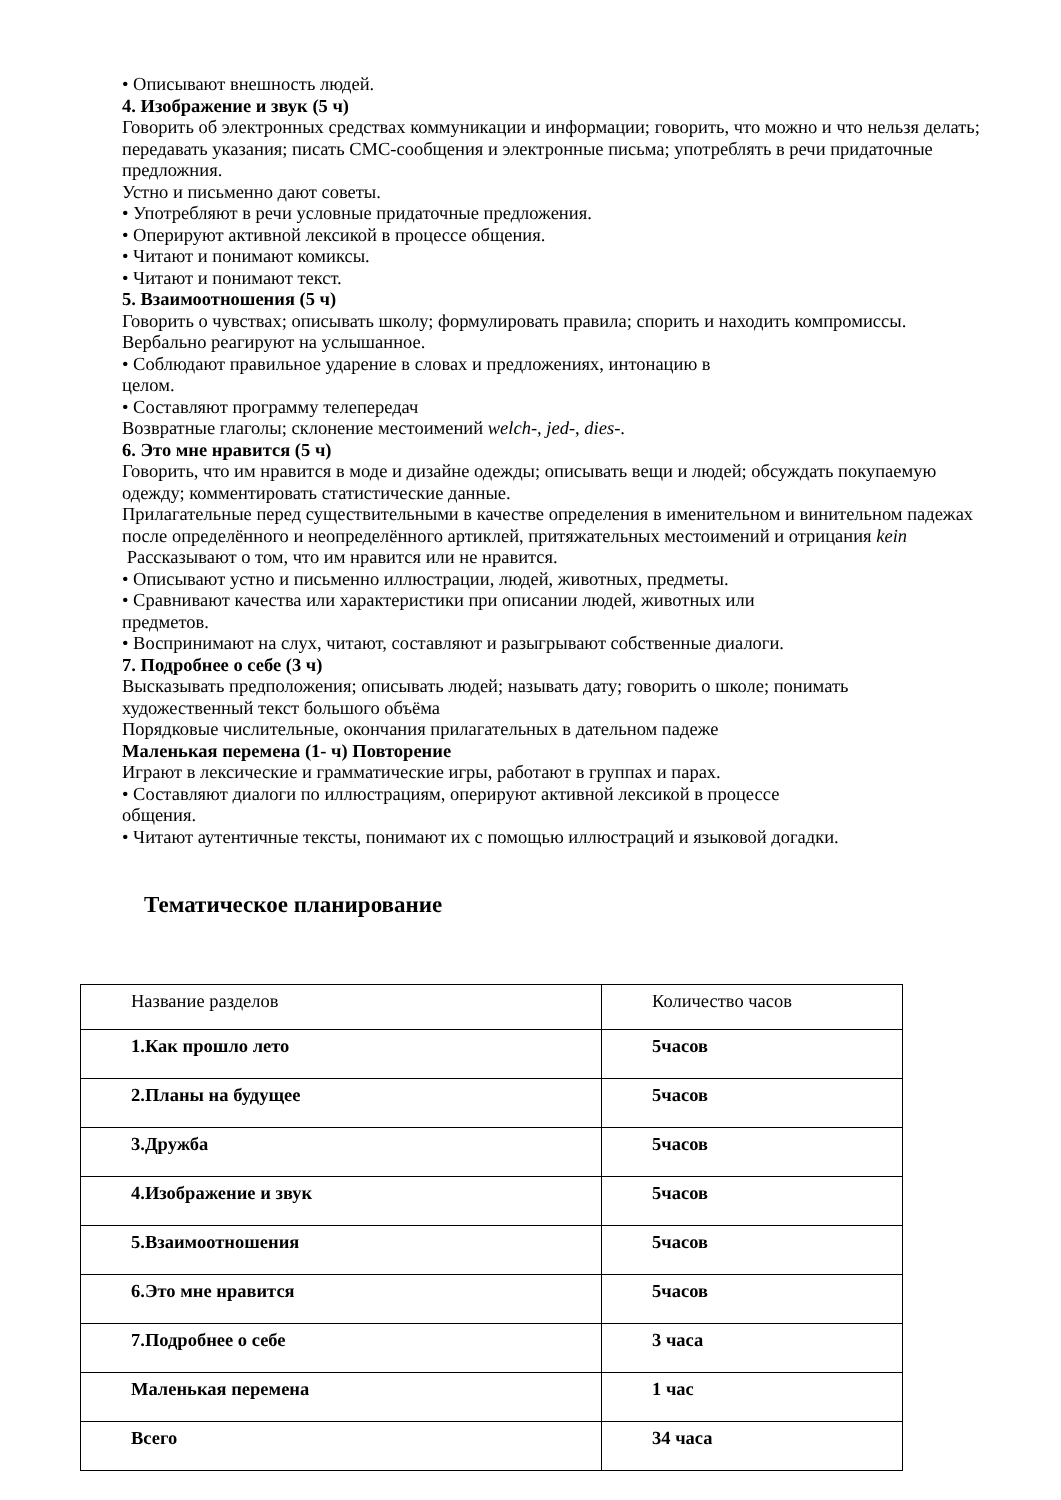• Описывают внешность людей.
4. Изображение и звук (5 ч)
Говорить об электронных средствах коммуникации и информации; говорить, что можно и что нельзя делать; передавать указания; писать СМС-сообщения и электронные письма; употреблять в речи придаточные предложния.
Устно и письменно дают советы.
• Употребляют в речи условные придаточные предложения.
• Оперируют активной лексикой в процессе общения.
• Читают и понимают комиксы.
• Читают и понимают текст.
5. Взаимоотношения (5 ч)
Говорить о чувствах; описывать школу; формулировать правила; спорить и находить компромиссы. Вербально реагируют на услышанное.
• Соблюдают правильное ударение в словах и предложениях, интонацию в
целом.
• Составляют программу телепередач
Возвратные глаголы; склонение местоимений welch-, jed-, dies-.
6. Это мне нравится (5 ч)
Говорить, что им нравится в моде и дизайне одежды; описывать вещи и людей; обсуждать покупаемую одежду; комментировать статистические данные.
Прилагательные перед существительными в качестве определения в именительном и винительном падежах после определённого и неопределённого артиклей, притяжательных местоимений и отрицания kein
Рассказывают о том, что им нравится или не нравится.
• Описывают устно и письменно иллюстрации, людей, животных, предметы.
• Сравнивают качества или характеристики при описании людей, животных или
предметов.
• Воспринимают на слух, читают, составляют и разыгрывают собственные диалоги.
7. Подробнее о себе (3 ч)
Высказывать предположения; описывать людей; называть дату; говорить о школе; понимать художественный текст большого объёма
Порядковые числительные, окончания прилагательных в дательном падеже
Маленькая перемена (1- ч) Повторение
Играют в лексические и грамматические игры, работают в группах и парах.
• Составляют диалоги по иллюстрациям, оперируют активной лексикой в процессе
общения.
• Читают аутентичные тексты, понимают их с помощью иллюстраций и языковой догадки.
Тематическое планирование
| Название разделов | Количество часов |
| 1.Как прошло лето | 5часов |
| 2.Планы на будущее | 5часов |
| 3.Дружба | 5часов |
| 4.Изображение и звук | 5часов |
| 5.Взаимоотношения | 5часов |
| 6.Это мне нравится | 5часов |
| 7.Подробнее о себе | 3 часа |
| Маленькая перемена | 1 час |
| Всего | 34 часа |